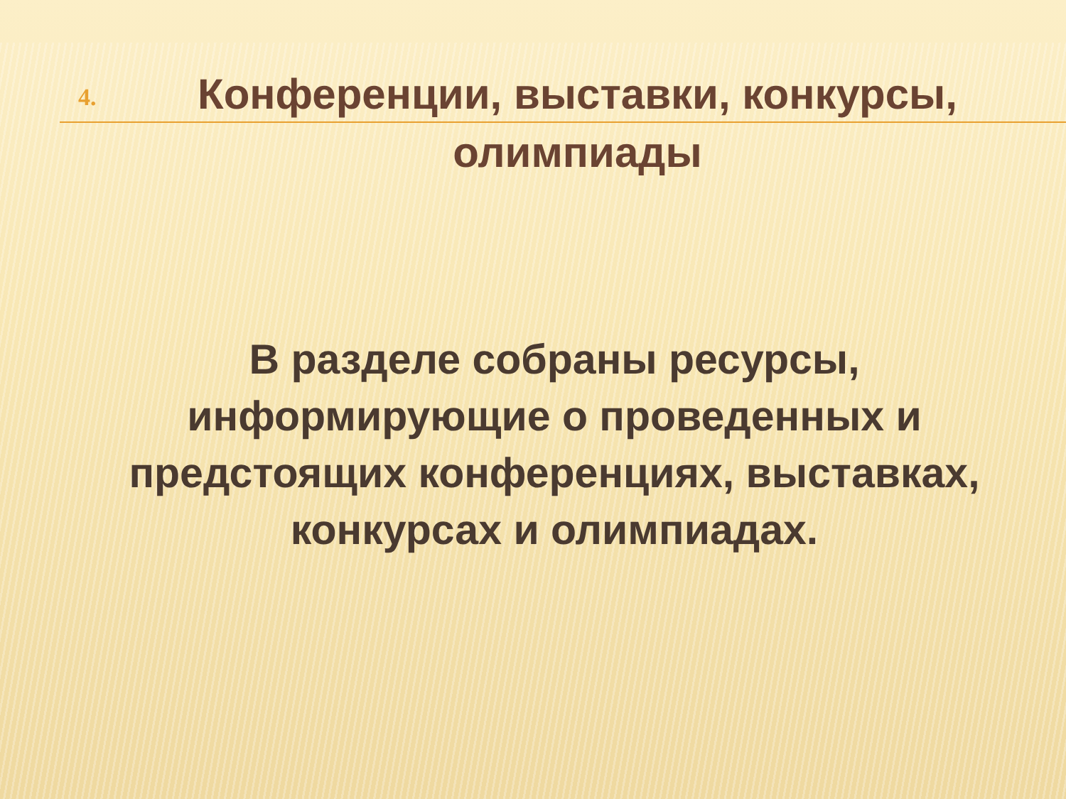4.
Конференции, выставки, конкурсы, олимпиады
В разделе собраны ресурсы, информирующие о проведенных и предстоящих конференциях, выставках, конкурсах и олимпиадах.